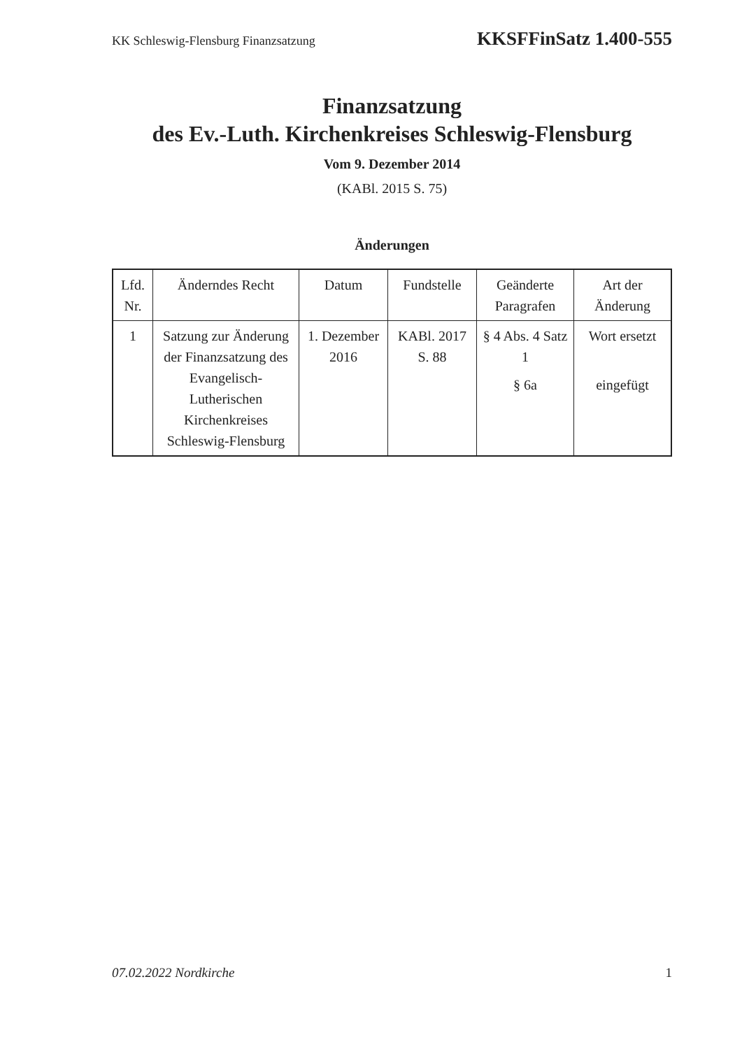KK Schleswig-Flensburg Finanzsatzung KKSFFinSatz 1.400-555
Finanzsatzung
des Ev.-Luth. Kirchenkreises Schleswig-Flensburg
Vom 9. Dezember 2014
(KABl. 2015 S. 75)
Änderungen
| Lfd. Nr. | Änderndes Recht | Datum | Fundstelle | Geänderte Paragrafen | Art der Änderung |
| --- | --- | --- | --- | --- | --- |
| 1 | Satzung zur Änderung der Finanzsatzung des Evangelisch-Lutherischen Kirchenkreises Schleswig-Flensburg | 1. Dezember 2016 | KABl. 2017 S. 88 | § 4 Abs. 4 Satz 1 § 6a | Wort ersetzt eingefügt |
07.02.2022 Nordkirche 1